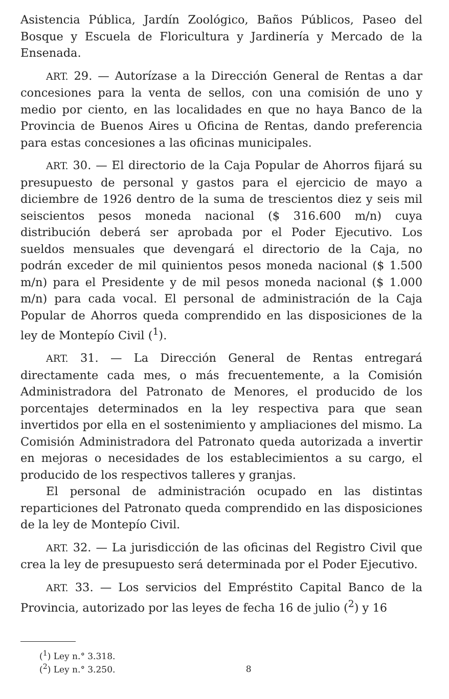Asistencia Pública, Jardín Zoológico, Baños Públicos, Paseo del Bosque y Escuela de Floricultura y Jardinería y Mercado de la Ensenada.
ART. 29. — Autorízase a la Dirección General de Rentas a dar concesiones para la venta de sellos, con una comisión de uno y medio por ciento, en las localidades en que no haya Banco de la Provincia de Buenos Aires u Oficina de Rentas, dando preferencia para estas concesiones a las oficinas municipales.
ART. 30. — El directorio de la Caja Popular de Ahorros fijará su presupuesto de personal y gastos para el ejercicio de mayo a diciembre de 1926 dentro de la suma de trescientos diez y seis mil seiscientos pesos moneda nacional ($ 316.600 m/n) cuya distribución deberá ser aprobada por el Poder Ejecutivo. Los sueldos mensuales que devengará el directorio de la Caja, no podrán exceder de mil quinientos pesos moneda nacional ($ 1.500 m/n) para el Presidente y de mil pesos moneda nacional ($ 1.000 m/n) para cada vocal. El personal de administración de la Caja Popular de Ahorros queda comprendido en las disposiciones de la ley de Montepío Civil (<sup>1</sup>).
ART. 31. — La Dirección General de Rentas entregará directamente cada mes, o más frecuentemente, a la Comisión Administradora del Patronato de Menores, el producido de los porcentajes determinados en la ley respectiva para que sean invertidos por ella en el sostenimiento y ampliaciones del mismo. La Comisión Administradora del Patronato queda autorizada a invertir en mejoras o necesidades de los establecimientos a su cargo, el producido de los respectivos talleres y granjas.
El personal de administración ocupado en las distintas reparticiones del Patronato queda comprendido en las disposiciones de la ley de Montepío Civil.
ART. 32. — La jurisdicción de las oficinas del Registro Civil que crea la ley de presupuesto será determinada por el Poder Ejecutivo.
ART. 33. — Los servicios del Empréstito Capital Banco de la Provincia, autorizado por las leyes de fecha 16 de julio (<sup>2</sup>) y 16
(<sup>1</sup>) Ley n.° 3.318.
(<sup>2</sup>) Ley n.° 3.250. 8